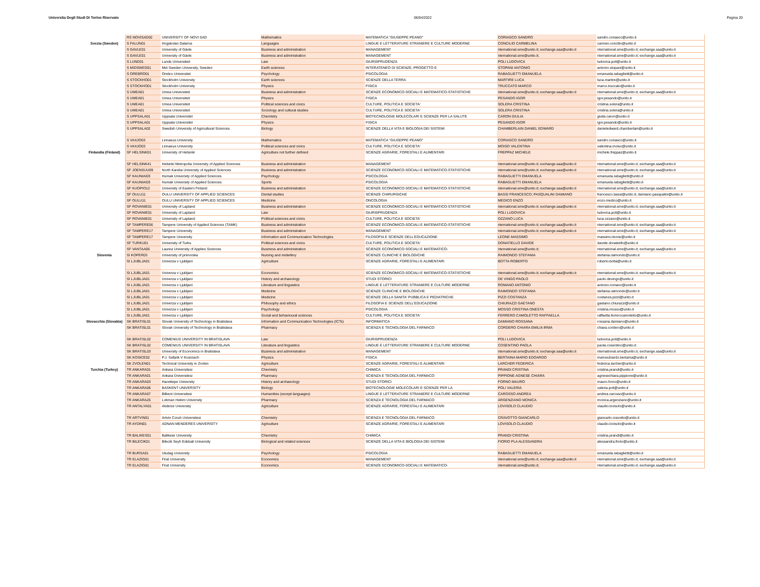Universita Degli Studi Di Torino Riservato 06/04/2022 Pagina 20
| | RS NOVISAD02 | UNIVERSITY OF NOVI SAD | Mathematics | MATEMATICA "GIUSEPPE PEANO" | CORIASCO SANDRO | sandro.coriasco@unito.it |
| Svezia (Sweden) | S FALUN01 | Hogskolan Dalarna | Languages | LINGUE E LETTERATURE STRANIERE E CULTURE MODERNE | CONCILIO CARMELINA | carmen.concilio@unito.it |
| | S GAVLE01 | University of Gävle | Business and administration | MANAGEMENT | nternational.sme@unito.it; exchange.saa@unito.it | nternational.sme@unito.it; exchange.saa@unito.it |
| | S GAVLE01 | University of Gävle | Business and administration | MANAGEMENT | nternational.sme@unito.it; | nternational.sme@unito.it; exchange.saa@unito.it |
| | S LUND01 | Lunds Universiteit | Law | GIURISPRUDENZA | POLI LUDOVICA | ludovica.poli@unito.it |
| | S MIDSWED01 | Mid Sweden University, Sweden | Earth sciences | INTERATENEO DI SCIENZE, PROGETTO E | STOPANI ANTONIO | antonio.stopani@unito.it |
| | S OREBRO01 | Orebro Universitet | Psychology | PSICOLOGIA | RABAGLIETTI EMANUELA | emanuela.rabaglietti@unito.it |
| | S STOCKHO01 | Stockholm University | Earth sciences | SCIENZE DELLA TERRA | MARTIRE LUCA | luca.martire@unito.it |
| | S STOCKHO01 | Stockholm University | Physics | FISICA | TRUCCATO MARCO | marco.truccato@unito.it |
| | S UMEA01 | Umea Universiteit | Business and administration | SCIENZE ECONOMICO-SOCIALI E MATEMATICO-STATISTICHE | nternational.sme@unito.it; exchange.saa@unito.it | nternational.sme@unito.it; exchange.saa@unito.it |
| | S UMEA01 | Umea Universiteit | Physics | FISICA | PESANDO IGOR | igor.pesando@unito.it |
| | S UMEA01 | Umea Universiteit | Political sciences and civics | CULTURE, POLITICA E SOCIETA' | SOLERA CRISTINA | cristina.solera@unito.it |
| | S UMEA01 | Umea Universiteit | Sociology and cultural studies | CULTURE, POLITICA E SOCIETA' | SOLERA CRISTINA | cristina.solera@unito.it |
| | S UPPSALA01 | Uppsala Universitet | Chemistry | BIOTECNOLOGIE MOLECOLARI E SCIENZE PER LA SALUTE | CARON GIULIA | giulia.caron@unito.it |
| | S UPPSALA01 | Uppsala Universitet | Physics | FISICA | PESANDO IGOR | igor.pesando@unito.it |
| | S UPPSALA02 | Swedish University of Agricultural Sciences | Biology | SCIENZE DELLA VITA E BIOLOGIA DEI SISTEMI | CHAMBERLAIN DANIEL EDWARD | danieledward.chamberlain@unito.it |
| | S VAXJO03 | Linnaeus University | Mathematics | MATEMATICA "GIUSEPPE PEANO" | CORIASCO SANDRO | sandro.coriasco@unito.it |
| | S VAXJO03 | Linnaeus University | Political sciences and civics | CULTURE, POLITICA E SOCIETA' | MOISO VALENTINA | valentina.moiso@unito.it |
| Finlandia (Finland) | SF HELSINK01 | University of Helsinki | Agriculture not further defined | SCIENZE AGRARIE, FORESTALI E ALIMENTARI | FREPPAZ MICHELE | michele.freppaz@unito.it |
| | SF HELSINK41 | Helsinki Metropolia University of Applied Sciences | Business and administration | MANAGEMENT | nternational.sme@unito.it; exchange.saa@unito.it | nternational.sme@unito.it; exchange.saa@unito.it |
| | SF JOENSUU09 | North Karelia University of Applied Sciences | Business and administration | SCIENZE ECONOMICO-SOCIALI E MATEMATICO-STATISTICHE | nternational.sme@unito.it; exchange.saa@unito.it | nternational.sme@unito.it; exchange.saa@unito.it |
| | SF KAUNIAI03 | Humak University of Applied Sciences | Psychology | PSICOLOGIA | RABAGLIETTI EMANUELA | emanuela.rabaglietti@unito.it |
| | SF KAUNIAI03 | Humak University of Applied Sciences | Sports | PSICOLOGIA | RABAGLIETTI EMANUELA | emanuela.rabaglietti@unito.it |
| | SF KUOPIO12 | University of Eastern Finland | Business and administration | SCIENZE ECONOMICO-SOCIALI E MATEMATICO-STATISTICHE | nternational.sme@unito.it; exchange.saa@unito.it | nternational.sme@unito.it; exchange.saa@unito.it |
| | SF OULU11 | OULU UNIVERSITY OF APPLIED SCIENCES | Dental studies | SCIENZE CHIRURGICHE | BASSI FRANCESCO; PASQUALINI DAMIANO | francesco.bassi@unito.it; damiano.pasqualini@unito.it |
| | SF OULU11 | OULU UNIVERSITY OF APPLIED SCIENCES | Medicine | ONCOLOGIA | MEDICO ENZO | enzo.medico@unito.it |
| | SF ROVANIE01 | University of Lapland | Business and administration | SCIENZE ECONOMICO-SOCIALI E MATEMATICO-STATISTICHE | nternational.sme@unito.it; exchange.saa@unito.it | nternational.sme@unito.it; exchange.saa@unito.it |
| | SF ROVANIE01 | University of Lapland | Law | GIURISPRUDENZA | POLI LUDOVICA | ludovica.poli@unito.it |
| | SF ROVANIE01 | University of Lapland | Political sciences and civics | CULTURE, POLITICA E SOCIETA' | OZZANO LUCA | luca.ozzano@unito.it |
| | SF TAMPERE06 | Tampere University of Applied Sciences (TAMK) | Business and administration | SCIENZE ECONOMICO-SOCIALI E MATEMATICO-STATISTICHE | nternational.sme@unito.it; exchange.saa@unito.it | nternational.sme@unito.it; exchange.saa@unito.it |
| | SF TAMPERE17 | Tampere University | Business and administration | MANAGEMENT | nternational.sme@unito.it; exchange.saa@unito.it | nternational.sme@unito.it; exchange.saa@unito.it |
| | SF TAMPERE17 | Tampere University | Information and Communication Technologies | FILOSOFIA E SCIENZE DELL'EDUCAZIONE | LEONE MASSIMO | massimo.leone@unito.it |
| | SF TURKU01 | University of Turku | Political sciences and civics | CULTURE, POLITICA E SOCIETA' | DONATIELLO DAVIDE | davide.donatiello@unito.it |
| | SF VANTAA06 | Laurea University of Applies Sciences | Business and administration | SCIENZE ECONOMICO-SOCIALI E MATEMATICO- | nternational.sme@unito.it; | nternational.sme@unito.it; exchange.saa@unito.it |
| Slovenia | SI KOPER03 | University of primorska | Nursing and midwifery | SCIENZE CLINICHE E BIOLOGICHE | RAIMONDO STEFANIA | stefania.raimondo@unito.it |
| | SI LJUBLJA01 | Univerza v Ljubljani | Agriculture | SCIENZE AGRARIE, FORESTALI E ALIMENTARI | BOTTA ROBERTO | roberto.botta@unito.it |
| | SI LJUBLJA01 | Univerza v Ljubljani | Economics | SCIENZE ECONOMICO-SOCIALI E MATEMATICO-STATISTICHE | nternational.sme@unito.it; exchange.saa@unito.it | nternational.sme@unito.it; exchange.saa@unito.it |
| | SI LJUBLJA01 | Univerza v Ljubljani | History and archaeology | STUDI STORICI | DE VINGO PAOLO | paolo.devingo@unito.it |
| | SI LJUBLJA01 | Univerza v Ljubljani | Literature and linguistics | LINGUE E LETTERATURE STRANIERE E CULTURE MODERNE | ROMANO ANTONIO | antonio.romano@unito.it |
| | SI LJUBLJA01 | Univerza v Ljubljani | Medicine | SCIENZE CLINICHE E BIOLOGICHE | RAIMONDO STEFANIA | stefania.raimondo@unito.it |
| | SI LJUBLJA01 | Univerza v Ljubljani | Medicine | SCIENZE DELLA SANITA' PUBBLICA E PEDIATRICHE | PIZZI COSTANZA | costanza.pizzi@unito.it |
| | SI LJUBLJA01 | Univerza v Ljubljani | Philosophy and ethics | FILOSOFIA E SCIENZE DELL'EDUCAZIONE | CHIURAZZI GAETANO | gaetano.chiurazzi@unito.it |
| | SI LJUBLJA01 | Univerza v Ljubljani | Psychology | PSICOLOGIA | MOSSO CRISTINA ONESTA | cristina.mosso@unito.it |
| | SI LJUBLJA01 | Univerza v Ljubljani | Social and behavioural sciences | CULTURE, POLITICA E SOCIETA' | FERRERO CAMOLETTO RAFFAELLA | raffaella.ferrerocamoletto@unito.it |
| Slovacchia (Slovakia) | SK BRATISL01 | Slovak University of Technology in Bratislava | Information and Communication Technologies (ICTs) | INFORMATICA | DAMIANO ROSSANA | rossana.damiano@unito.it |
| | SK BRATISL01 | Slovak University of Technology in Bratislava | Pharmacy | SCIENZA E TECNOLOGIA DEL FARMACO | CORDERO CHIARA EMILIA IRMA | chiara.cordero@unito.it |
| | SK BRATISL02 | COMENIUS UNIVERSITY IN BRATISLAVA | Law | GIURISPRUDENZA | POLI LUDOVICA | ludovica.poli@unito.it |
| | SK BRATISL02 | COMENIUS UNIVERSITY IN BRATISLAVA | Literature and linguistics | LINGUE E LETTERATURE STRANIERE E CULTURE MODERNE | COSENTINO PAOLA | paola.cosentino@unito.it |
| | SK BRATISL03 | University of Economics in Bratislava | Business and administration | MANAGEMENT | nternational.sme@unito.it; exchange.saa@unito.it | nternational.sme@unito.it; exchange.saa@unito.it |
| | SK KOSICE02 | P.J. Safarik V Kosiciach | Physics | FISICA | BERTAINA MARIO EDOARDO | marioedoardo.bertaina@unito.it |
| | SK ZVOLEN01 | Technical University in Zvolen | Agriculture | SCIENZE AGRARIE, FORESTALI E ALIMENTARI | LARCHER FEDERICA | federica.larcher@unito.it |
| Turchia (Turkey) | TR ANKARA01 | Ankara Üniversitesi | Chemistry | CHIMICA | PRANDI CRISTINA | cristina.prandi@unito.it |
| | TR ANKARA01 | Ankara Üniversitesi | Pharmacy | SCIENZA E TECNOLOGIA DEL FARMACO | PIPPIONE AGNESE CHIARA | agnesechiara.pippione@unito.it |
| | TR ANKARA03 | Hacettepe University | History and archaeology | STUDI STORICI | FORNO MAURO | mauro.forno@unito.it |
| | TR ANKARA06 | BASKENT UNIVERSITY | Biology | BIOTECNOLOGIE MOLECOLARI E SCIENZE PER LA | POLI VALERIA | valeria.poli@unito.it |
| | TR ANKARA07 | Bilkent Universitesi | Humanities (except languages) | LINGUE E LETTERATURE STRANIERE E CULTURE MODERNE | CAROSSO ANDREA | andrea.carosso@unito.it |
| | TR ANKARA25 | Lokman Hekim University | Pharmacy | SCIENZA E TECNOLOGIA DEL FARMACO | ARGENZIANO MONICA | monica.argenziano@unito.it |
| | TR ANTALYA01 | Akdeniz University | Agriculture | SCIENZE AGRARIE, FORESTALI E ALIMENTARI | LOVISOLO CLAUDIO | claudio.lovisolo@unito.it |
| | TR ARTVIN01 | Artvin Coruh Universitesi | Chemistry | SCIENZA E TECNOLOGIA DEL FARMACO | CRAVOTTO GIANCARLO | giancarlo.cravotto@unito.it |
| | TR AYDIN01 | ADNAN MENDERES UNIVERSITY | Agriculture | SCIENZE AGRARIE, FORESTALI E ALIMENTARI | LOVISOLO CLAUDIO | claudio.lovisolo@unito.it |
| | TR BALIKES01 | Balikesir University | Chemistry | CHIMICA | PRANDI CRISTINA | cristina.prandi@unito.it |
| | TR BILECIK01 | Bilecik Seyh Edebali University | Biological and related sciences | SCIENZE DELLA VITA E BIOLOGIA DEI SISTEMI | FIORIO PLA ALESSANDRA | alessandra.fiorio@unito.it |
| | TR BURSA01 | Uludag University | Psychology | PSICOLOGIA | RABAGLIETTI EMANUELA | emanuela.rabaglietti@unito.it |
| | TR ELAZIG01 | Firat University | Economics | MANAGEMENT | nternational.sme@unito.it; exchange.saa@unito.it | nternational.sme@unito.it; exchange.saa@unito.it |
| | TR ELAZIG01 | Firat University | Economics | SCIENZE ECONOMICO-SOCIALI E MATEMATICO- | nternational.sme@unito.it; | nternational.sme@unito.it; exchange.saa@unito.it |